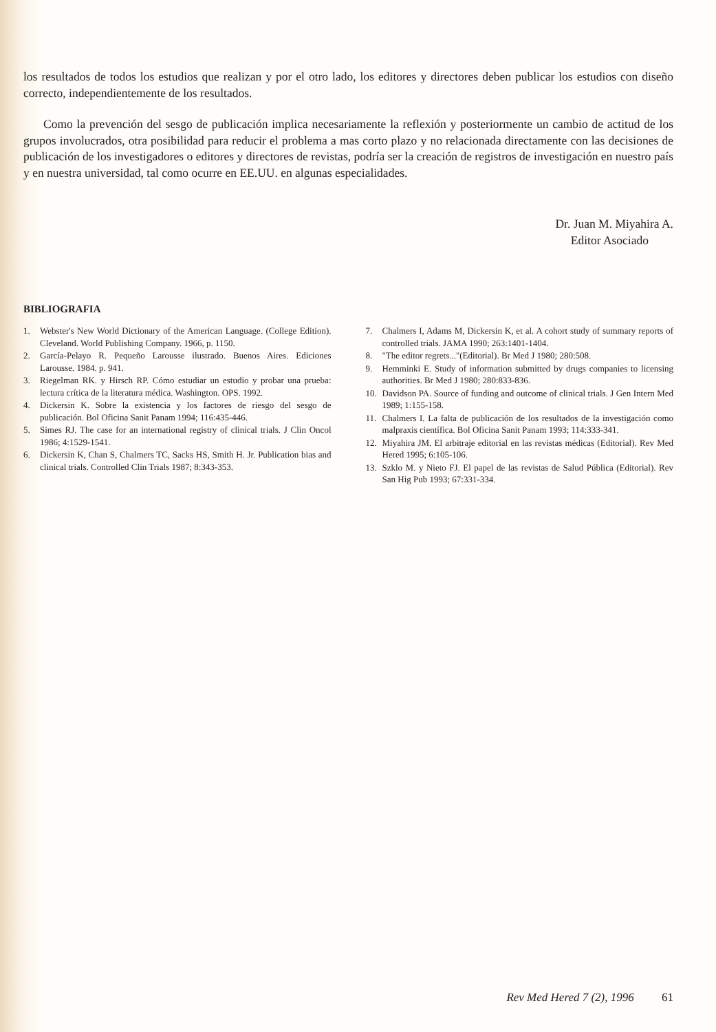los resultados de todos los estudios que realizan y por el otro lado, los editores y directores deben publicar los estudios con diseño correcto, independientemente de los resultados.
Como la prevención del sesgo de publicación implica necesariamente la reflexión y posteriormente un cambio de actitud de los grupos involucrados, otra posibilidad para reducir el problema a mas corto plazo y no relacionada directamente con las decisiones de publicación de los investigadores o editores y directores de revistas, podría ser la creación de registros de investigación en nuestro país y en nuestra universidad, tal como ocurre en EE.UU. en algunas especialidades.
Dr. Juan M. Miyahira A.
Editor Asociado
BIBLIOGRAFIA
1. Webster's New World Dictionary of the American Language. (College Edition). Cleveland. World Publishing Company. 1966, p. 1150.
2. García-Pelayo R. Pequeño Larousse ilustrado. Buenos Aires. Ediciones Larousse. 1984. p. 941.
3. Riegelman RK. y Hirsch RP. Cómo estudiar un estudio y probar una prueba: lectura crítica de la literatura médica. Washington. OPS. 1992.
4. Dickersin K. Sobre la existencia y los factores de riesgo del sesgo de publicación. Bol Oficina Sanit Panam 1994; 116:435-446.
5. Simes RJ. The case for an international registry of clinical trials. J Clin Oncol 1986; 4:1529-1541.
6. Dickersin K, Chan S, Chalmers TC, Sacks HS, Smith H. Jr. Publication bias and clinical trials. Controlled Clin Trials 1987; 8:343-353.
7. Chalmers I, Adams M, Dickersin K, et al. A cohort study of summary reports of controlled trials. JAMA 1990; 263:1401-1404.
8. "The editor regrets..."(Editorial). Br Med J 1980; 280:508.
9. Hemminki E. Study of information submitted by drugs companies to licensing authorities. Br Med J 1980; 280:833-836.
10. Davidson PA. Source of funding and outcome of clinical trials. J Gen Intern Med 1989; 1:155-158.
11. Chalmers I. La falta de publicación de los resultados de la investigación como malpraxis científica. Bol Oficina Sanit Panam 1993; 114:333-341.
12. Miyahira JM. El arbitraje editorial en las revistas médicas (Editorial). Rev Med Hered 1995; 6:105-106.
13. Szklo M. y Nieto FJ. El papel de las revistas de Salud Pública (Editorial). Rev San Hig Pub 1993; 67:331-334.
Rev Med Hered 7 (2), 1996 61